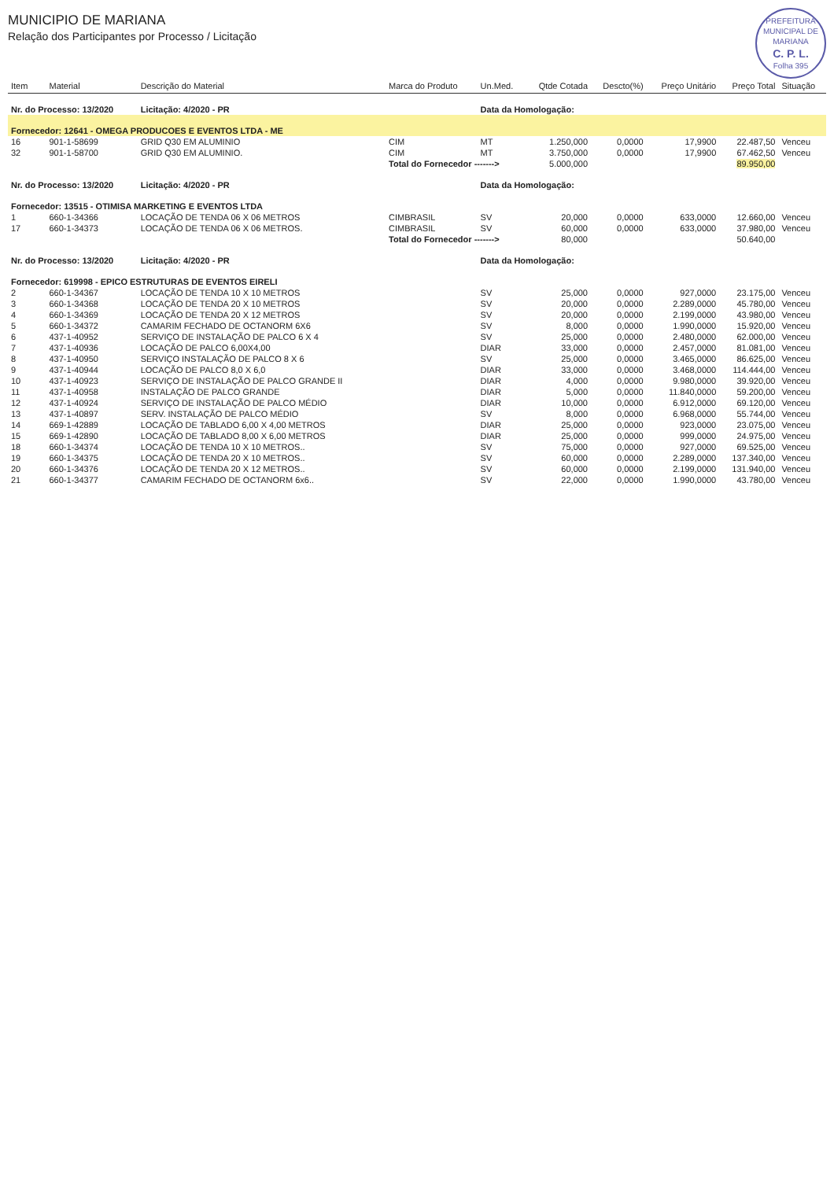PREFEITURA MUNICIPAL DE MARIANA
C. P. L.
Folha 395
MUNICIPIO DE MARIANA
Relação dos Participantes por Processo / Licitação
| Item | Material | Descrição do Material | Marca do Produto | Un.Med. | Qtde Cotada | Descto(%) | Preço Unitário | Preço Total | Situação |
| --- | --- | --- | --- | --- | --- | --- | --- | --- | --- |
| Nr. do Processo: 13/2020 | | Licitação: 4/2020 - PR | | Data da Homologação: | | | | | |
| Fornecedor: 12641 - OMEGA PRODUCOES E EVENTOS LTDA - ME | | | | | | | | | |
| 16 | 901-1-58699 | GRID Q30 EM ALUMINIO | CIM | MT | 1.250,000 | 0,0000 | 17,9900 | 22.487,50 | Venceu |
| 32 | 901-1-58700 | GRID Q30 EM ALUMINIO. | CIM | MT | 3.750,000 | 0,0000 | 17,9900 | 67.462,50 | Venceu |
| | | | Total do Fornecedor -------> | | 5.000,000 | | | 89.950,00 | |
| Nr. do Processo: 13/2020 | | Licitação: 4/2020 - PR | | Data da Homologação: | | | | | |
| Fornecedor: 13515 - OTIMISA MARKETING E EVENTOS LTDA | | | | | | | | | |
| 1 | 660-1-34366 | LOCAÇÃO DE TENDA 06 X 06 METROS | CIMBRASIL | SV | 20,000 | 0,0000 | 633,0000 | 12.660,00 | Venceu |
| 17 | 660-1-34373 | LOCAÇÃO DE TENDA 06 X 06 METROS. | CIMBRASIL | SV | 60,000 | 0,0000 | 633,0000 | 37.980,00 | Venceu |
| | | | Total do Fornecedor -------> | | 80,000 | | | 50.640,00 | |
| Nr. do Processo: 13/2020 | | Licitação: 4/2020 - PR | | Data da Homologação: | | | | | |
| Fornecedor: 619998 - EPICO ESTRUTURAS DE EVENTOS EIRELI | | | | | | | | | |
| 2 | 660-1-34367 | LOCAÇÃO DE TENDA 10 X 10 METROS | | SV | 25,000 | 0,0000 | 927,0000 | 23.175,00 | Venceu |
| 3 | 660-1-34368 | LOCAÇÃO DE TENDA 20 X 10 METROS | | SV | 20,000 | 0,0000 | 2.289,0000 | 45.780,00 | Venceu |
| 4 | 660-1-34369 | LOCAÇÃO DE TENDA 20 X 12 METROS | | SV | 20,000 | 0,0000 | 2.199,0000 | 43.980,00 | Venceu |
| 5 | 660-1-34372 | CAMARIM FECHADO DE OCTANORM 6X6 | | SV | 8,000 | 0,0000 | 1.990,0000 | 15.920,00 | Venceu |
| 6 | 437-1-40952 | SERVIÇO DE INSTALAÇÃO DE PALCO 6 X 4 | | SV | 25,000 | 0,0000 | 2.480,0000 | 62.000,00 | Venceu |
| 7 | 437-1-40936 | LOCAÇÃO DE PALCO 6,00X4,00 | | DIAR | 33,000 | 0,0000 | 2.457,0000 | 81.081,00 | Venceu |
| 8 | 437-1-40950 | SERVIÇO INSTALAÇÃO DE PALCO 8 X 6 | | SV | 25,000 | 0,0000 | 3.465,0000 | 86.625,00 | Venceu |
| 9 | 437-1-40944 | LOCAÇÃO DE PALCO 8,0 X 6,0 | | DIAR | 33,000 | 0,0000 | 3.468,0000 | 114.444,00 | Venceu |
| 10 | 437-1-40923 | SERVIÇO DE INSTALAÇÃO DE PALCO GRANDE II | | DIAR | 4,000 | 0,0000 | 9.980,0000 | 39.920,00 | Venceu |
| 11 | 437-1-40958 | INSTALAÇÃO DE PALCO GRANDE | | DIAR | 5,000 | 0,0000 | 11.840,0000 | 59.200,00 | Venceu |
| 12 | 437-1-40924 | SERVIÇO DE INSTALAÇÃO DE PALCO MÉDIO | | DIAR | 10,000 | 0,0000 | 6.912,0000 | 69.120,00 | Venceu |
| 13 | 437-1-40897 | SERV. INSTALAÇÃO DE PALCO MÉDIO | | SV | 8,000 | 0,0000 | 6.968,0000 | 55.744,00 | Venceu |
| 14 | 669-1-42889 | LOCAÇÃO DE TABLADO 6,00 X 4,00 METROS | | DIAR | 25,000 | 0,0000 | 923,0000 | 23.075,00 | Venceu |
| 15 | 669-1-42890 | LOCAÇÃO DE TABLADO 8,00 X 6,00 METROS | | DIAR | 25,000 | 0,0000 | 999,0000 | 24.975,00 | Venceu |
| 18 | 660-1-34374 | LOCAÇÃO DE TENDA 10 X 10 METROS.. | | SV | 75,000 | 0,0000 | 927,0000 | 69.525,00 | Venceu |
| 19 | 660-1-34375 | LOCAÇÃO DE TENDA 20 X 10 METROS.. | | SV | 60,000 | 0,0000 | 2.289,0000 | 137.340,00 | Venceu |
| 20 | 660-1-34376 | LOCAÇÃO DE TENDA 20 X 12 METROS.. | | SV | 60,000 | 0,0000 | 2.199,0000 | 131.940,00 | Venceu |
| 21 | 660-1-34377 | CAMARIM FECHADO DE OCTANORM 6x6.. | | SV | 22,000 | 0,0000 | 1.990,0000 | 43.780,00 | Venceu |